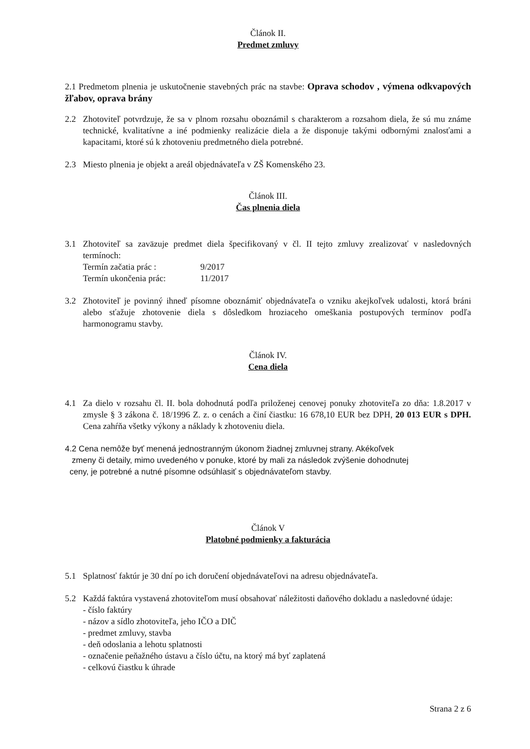Článok II.
Predmet zmluvy
2.1 Predmetom plnenia je uskutočnenie stavebných prác na stavbe: Oprava schodov , výmena odkvapových žľabov, oprava brány
2.2 Zhotoviteľ potvrdzuje, že sa v plnom rozsahu oboznámil s charakterom a rozsahom diela, že sú mu známe technické, kvalitatívne a iné podmienky realizácie diela a že disponuje takými odbornými znalosťami a kapacitami, ktoré sú k zhotoveniu predmetného diela potrebné.
2.3 Miesto plnenia je objekt a areál objednávateľa v ZŠ Komenského 23.
Článok III.
Čas plnenia diela
3.1 Zhotoviteľ sa zaväzuje predmet diela špecifikovaný v čl. II tejto zmluvy zrealizovať v nasledovných termínoch:
Termín začatia prác : 9/2017
Termín ukončenia prác: 11/2017
3.2 Zhotoviteľ je povinný ihneď písomne oboznámiť objednávateľa o vzniku akejkoľvek udalosti, ktorá bráni alebo sťažuje zhotovenie diela s dôsledkom hroziaceho omeškania postupových termínov podľa harmonogramu stavby.
Článok IV.
Cena diela
4.1 Za dielo v rozsahu čl. II. bola dohodnutá podľa priloženej cenovej ponuky zhotoviteľa zo dňa: 1.8.2017 v zmysle § 3 zákona č. 18/1996 Z. z. o cenách a činí čiastku: 16 678,10 EUR bez DPH, 20 013 EUR s DPH. Cena zahŕňa všetky výkony a náklady k zhotoveniu diela.
4.2 Cena nemôže byť menená jednostranným úkonom žiadnej zmluvnej strany. Akékoľvek
zmeny či detaily, mimo uvedeného v ponuke, ktoré by mali za následok zvýšenie dohodnutej
ceny, je potrebné a nutné písomne odsúhlasiť s objednávateľom stavby.
Článok V
Platobné podmienky a fakturácia
5.1 Splatnosť faktúr je 30 dní po ich doručení objednávateľovi na adresu objednávateľa.
5.2 Každá faktúra vystavená zhotoviteľom musí obsahovať náležitosti daňového dokladu a nasledovné údaje:
- číslo faktúry
- názov a sídlo zhotoviteľa, jeho IČO a DIČ
- predmet zmluvy, stavba
- deň odoslania a lehotu splatnosti
- označenie peňažného ústavu a číslo účtu, na ktorý má byť zaplatená
- celkovú čiastku k úhrade
Strana 2 z 6